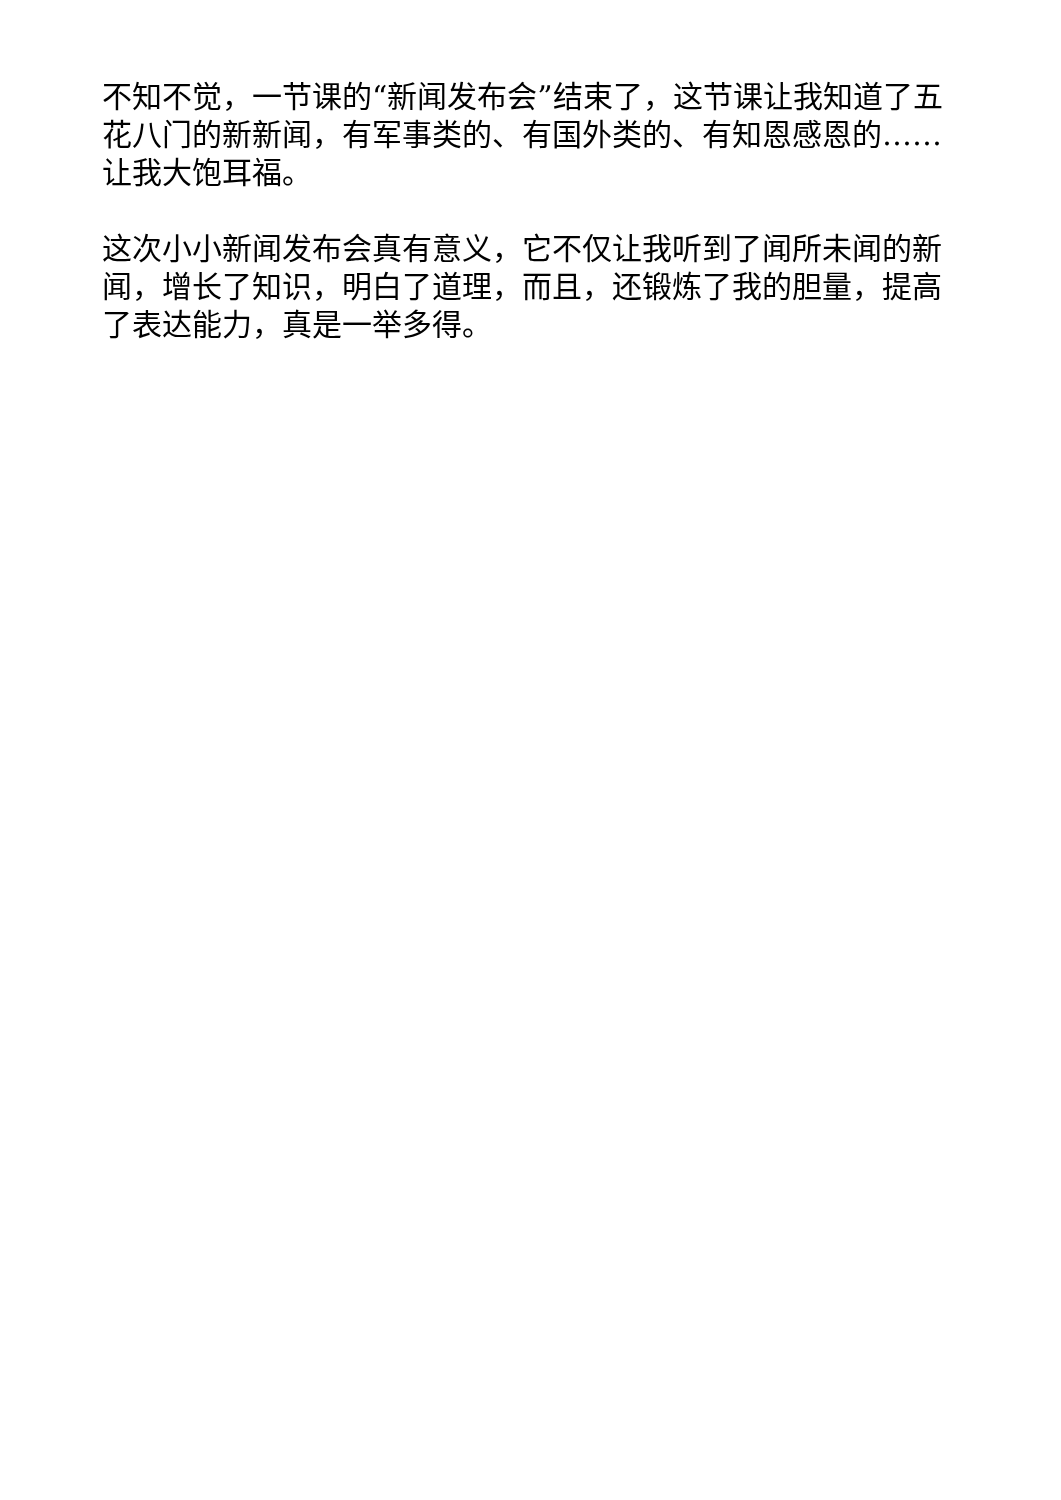不知不觉，一节课的“新闻发布会”结束了，这节课让我知道了五花八门的新新闻，有军事类的、有国外类的、有知恩感恩的……让我大饱耳福。
这次小小新闻发布会真有意义，它不仅让我听到了闻所未闻的新闻，增长了知识，明白了道理，而且，还锻炼了我的胆量，提高了表达能力，真是一举多得。